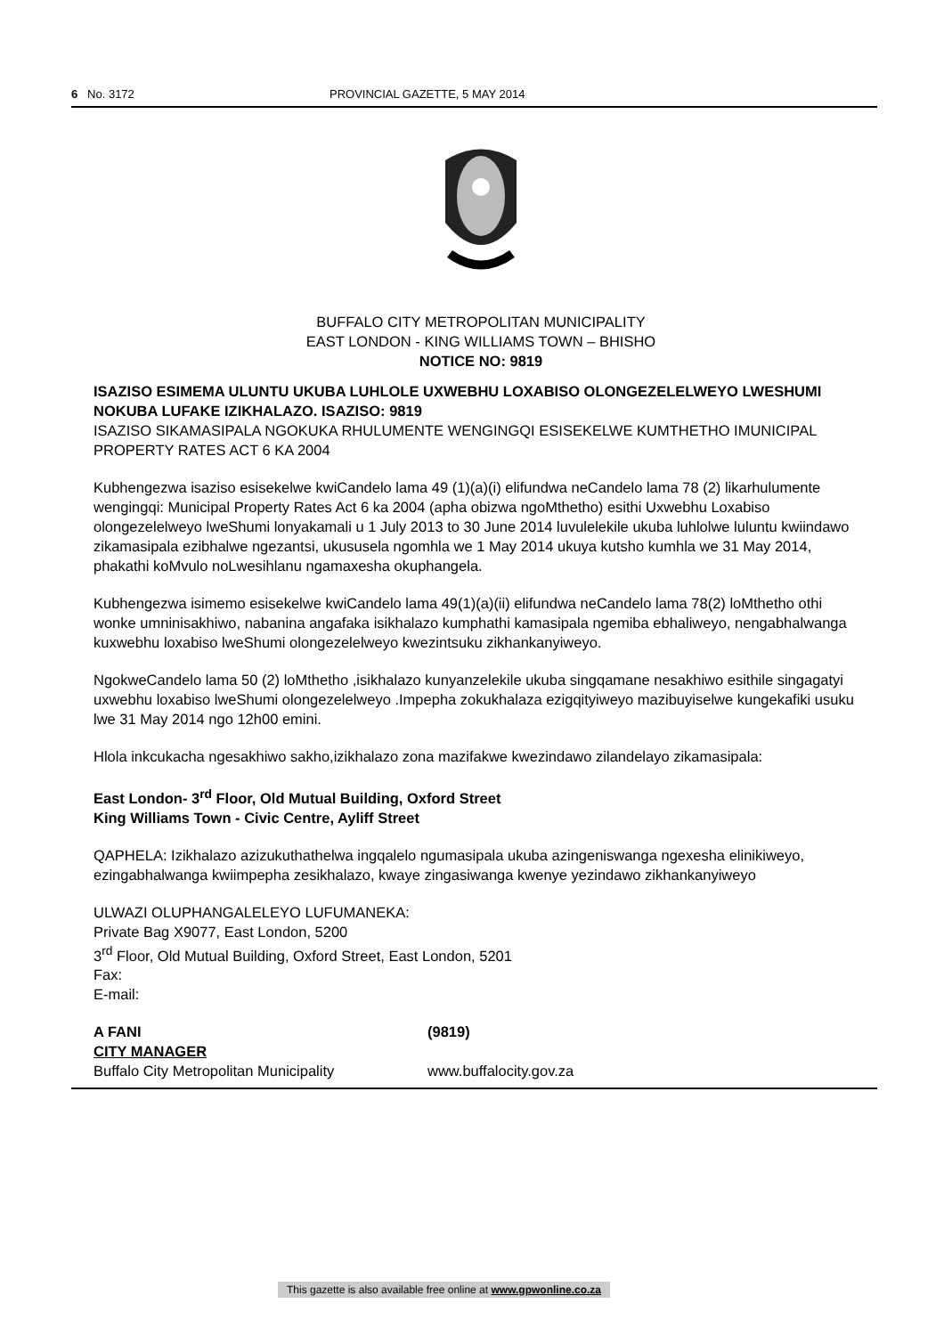6 No. 3172 PROVINCIAL GAZETTE, 5 MAY 2014
BUFFALO CITY METROPOLITAN MUNICIPALITY
EAST LONDON - KING WILLIAMS TOWN – BHISHO
NOTICE NO: 9819
ISAZISO ESIMEMA ULUNTU UKUBA LUHLOLE UXWEBHU LOXABISO OLONGEZELELWEYO LWESHUMI NOKUBA LUFAKE IZIKHALAZO. ISAZISO: 9819
ISAZISO SIKAMASIPALA NGOKUKA RHULUMENTE WENGINGQI ESISEKELWE KUMTHETHO IMUNICIPAL PROPERTY RATES ACT 6 KA 2004
Kubhengezwa isaziso esisekelwe kwiCandelo lama 49 (1)(a)(i) elifundwa neCandelo lama 78 (2) likarhulumente wengingqi: Municipal Property Rates Act 6 ka 2004 (apha obizwa ngoMthetho) esithi Uxwebhu Loxabiso olongezelelweyo lweShumi lonyakamali u 1 July 2013 to 30 June 2014 luvulelekile ukuba luhlolwe luluntu kwiindawo zikamasipala ezibhalwe ngezantsi, ukususela ngomhla we 1 May 2014 ukuya kutsho kumhla we 31 May 2014, phakathi koMvulo noLwesihlanu ngamaxesha okuphangela.
Kubhengezwa isimemo esisekelwe kwiCandelo lama 49(1)(a)(ii) elifundwa neCandelo lama 78(2) loMthetho othi wonke umninisakhiwo, nabanina angafaka isikhalazo kumphathi kamasipala ngemiba ebhaliweyo, nengabhalwanga kuxwebhu loxabiso lweShumi olongezelelweyo kwezintsuku zikhankanyiweyo.
NgokweCandelo lama 50 (2) loMthetho ,isikhalazo kunyanzelekile ukuba singqamane nesakhiwo esithile singagatyi uxwebhu loxabiso lweShumi olongezelelweyo .Impepha zokukhalaza ezigqityiweyo mazibuyiselwe kungekafiki usuku lwe 31 May 2014 ngo 12h00 emini.
Hlola inkcukacha ngesakhiwo sakho,izikhalazo zona mazifakwe kwezindawo zilandelayo zikamasipala:
East London- 3<sup>rd</sup> Floor, Old Mutual Building, Oxford Street
King Williams Town - Civic Centre, Ayliff Street
QAPHELA: Izikhalazo azizukuthathelwa ingqalelo ngumasipala ukuba azingeniswanga ngexesha elinikiweyo, ezingabhalwanga kwiimpepha zesikhalazo, kwaye zingasiwanga kwenye yezindawo zikhankanyiweyo
ULWAZI OLUPHANGALELEYO LUFUMANEKA:
Private Bag X9077, East London, 5200
3<sup>rd</sup> Floor, Old Mutual Building, Oxford Street, East London, 5201
Fax:
E-mail:
A FANI (9819)
CITY MANAGER
Buffalo City Metropolitan Municipality
www.buffalocity.gov.za
This gazette is also available free online at www.gpwonline.co.za